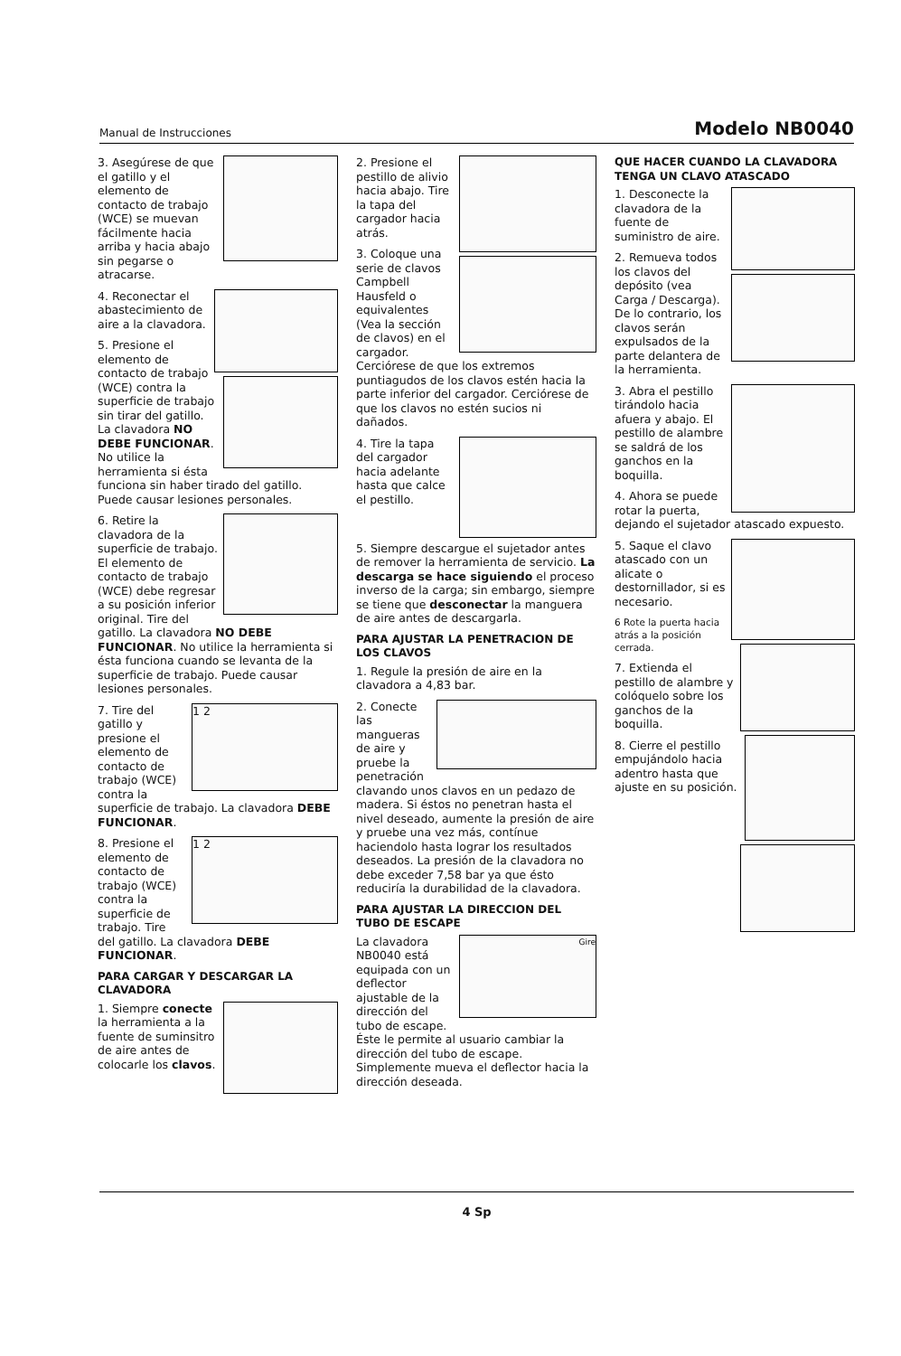Manual de Instrucciones Modelo NB0040
3. Asegúrese de que el gatillo y el elemento de contacto de trabajo (WCE) se muevan fácilmente hacia arriba y hacia abajo sin pegarse o atracarse.
4. Reconectar el abastecimiento de aire a la clavadora.
5. Presione el elemento de contacto de trabajo (WCE) contra la superficie de trabajo sin tirar del gatillo. La clavadora NO DEBE FUNCIONAR. No utilice la herramienta si ésta funciona sin haber tirado del gatillo. Puede causar lesiones personales.
6. Retire la clavadora de la superficie de trabajo. El elemento de contacto de trabajo (WCE) debe regresar a su posición inferior original. Tire del gatillo. La clavadora NO DEBE FUNCIONAR. No utilice la herramienta si ésta funciona cuando se levanta de la superficie de trabajo. Puede causar lesiones personales.
1 2
7. Tire del gatillo y presione el elemento de contacto de trabajo (WCE) contra la superficie de trabajo. La clavadora DEBE FUNCIONAR.
1 2
8. Presione el elemento de contacto de trabajo (WCE) contra la superficie de trabajo. Tire del gatillo. La clavadora DEBE FUNCIONAR.
PARA CARGAR Y DESCARGAR LA CLAVADORA
1. Siempre conecte la herramienta a la fuente de suminsitro de aire antes de colocarle los clavos.
2. Presione el pestillo de alivio hacia abajo. Tire la tapa del cargador hacia atrás.
3. Coloque una serie de clavos Campbell Hausfeld o equivalentes (Vea la sección de clavos) en el cargador. Cerciórese de que los extremos puntiagudos de los clavos estén hacia la parte inferior del cargador. Cerciórese de que los clavos no estén sucios ni dañados.
4. Tire la tapa del cargador hacia adelante hasta que calce el pestillo.
5. Siempre descargue el sujetador antes de remover la herramienta de servicio. La descarga se hace siguiendo el proceso inverso de la carga; sin embargo, siempre se tiene que desconectar la manguera de aire antes de descargarla.
PARA AJUSTAR LA PENETRACION DE LOS CLAVOS
1. Regule la presión de aire en la clavadora a 4,83 bar.
2. Conecte las mangueras de aire y pruebe la penetración clavando unos clavos en un pedazo de madera. Si éstos no penetran hasta el nivel deseado, aumente la presión de aire y pruebe una vez más, contínue haciendolo hasta lograr los resultados deseados. La presión de la clavadora no debe exceder 7,58 bar ya que ésto reduciría la durabilidad de la clavadora.
PARA AJUSTAR LA DIRECCION DEL TUBO DE ESCAPE
Gire
La clavadora NB0040 está equipada con un deflector ajustable de la dirección del tubo de escape. Éste le permite al usuario cambiar la dirección del tubo de escape. Simplemente mueva el deflector hacia la dirección deseada.
QUE HACER CUANDO LA CLAVADORA TENGA UN CLAVO ATASCADO
1. Desconecte la clavadora de la fuente de suministro de aire.
2. Remueva todos los clavos del depósito (vea Carga / Descarga). De lo contrario, los clavos serán expulsados de la parte delantera de la herramienta.
3. Abra el pestillo tirándolo hacia afuera y abajo. El pestillo de alambre se saldrá de los ganchos en la boquilla.
4. Ahora se puede rotar la puerta, dejando el sujetador atascado expuesto.
5. Saque el clavo atascado con un alicate o destornillador, si es necesario.
6 Rote la puerta hacia atrás a la posición cerrada.
7. Extienda el pestillo de alambre y colóquelo sobre los ganchos de la boquilla.
8. Cierre el pestillo empujándolo hacia adentro hasta que ajuste en su posición.
4 Sp